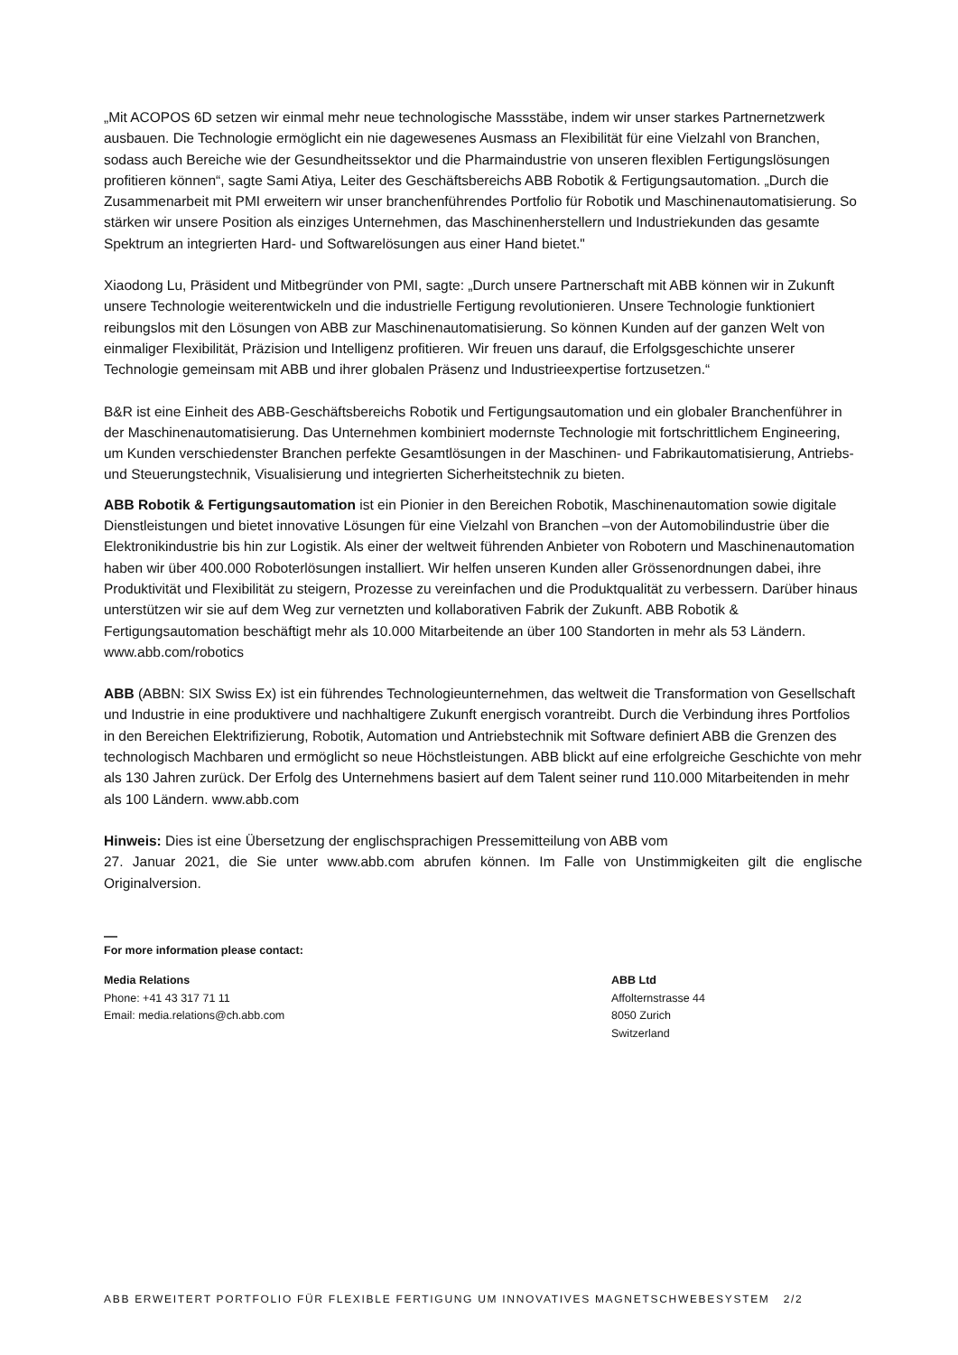„Mit ACOPOS 6D setzen wir einmal mehr neue technologische Massstäbe, indem wir unser starkes Partnernetzwerk ausbauen. Die Technologie ermöglicht ein nie dagewesenes Ausmass an Flexibilität für eine Vielzahl von Branchen, sodass auch Bereiche wie der Gesundheitssektor und die Pharmaindustrie von unseren flexiblen Fertigungslösungen profitieren können“, sagte Sami Atiya, Leiter des Geschäftsbereichs ABB Robotik & Fertigungsautomation. „Durch die Zusammenarbeit mit PMI erweitern wir unser branchenführendes Portfolio für Robotik und Maschinenautomatisierung. So stärken wir unsere Position als einziges Unternehmen, das Maschinenherstellern und Industriekunden das gesamte Spektrum an integrierten Hard- und Softwarelösungen aus einer Hand bietet."
Xiaodong Lu, Präsident und Mitbegründer von PMI, sagte: „Durch unsere Partnerschaft mit ABB können wir in Zukunft unsere Technologie weiterentwickeln und die industrielle Fertigung revolutionieren. Unsere Technologie funktioniert reibungslos mit den Lösungen von ABB zur Maschinenautomatisierung. So können Kunden auf der ganzen Welt von einmaliger Flexibilität, Präzision und Intelligenz profitieren. Wir freuen uns darauf, die Erfolgsgeschichte unserer Technologie gemeinsam mit ABB und ihrer globalen Präsenz und Industrieexpertise fortzusetzen.“
B&R ist eine Einheit des ABB-Geschäftsbereichs Robotik und Fertigungsautomation und ein globaler Branchenführer in der Maschinenautomatisierung. Das Unternehmen kombiniert modernste Technologie mit fortschrittlichem Engineering, um Kunden verschiedenster Branchen perfekte Gesamtlösungen in der Maschinen- und Fabrikautomatisierung, Antriebs- und Steuerungstechnik, Visualisierung und integrierten Sicherheitstechnik zu bieten.
ABB Robotik & Fertigungsautomation ist ein Pionier in den Bereichen Robotik, Maschinenautomation sowie digitale Dienstleistungen und bietet innovative Lösungen für eine Vielzahl von Branchen –von der Automobilindustrie über die Elektronikindustrie bis hin zur Logistik. Als einer der weltweit führenden Anbieter von Robotern und Maschinenautomation haben wir über 400.000 Roboterlösungen installiert. Wir helfen unseren Kunden aller Grössenordnungen dabei, ihre Produktivität und Flexibilität zu steigern, Prozesse zu vereinfachen und die Produktqualität zu verbessern. Darüber hinaus unterstützen wir sie auf dem Weg zur vernetzten und kollaborativen Fabrik der Zukunft. ABB Robotik & Fertigungsautomation beschäftigt mehr als 10.000 Mitarbeitende an über 100 Standorten in mehr als 53 Ländern. www.abb.com/robotics
ABB (ABBN: SIX Swiss Ex) ist ein führendes Technologieunternehmen, das weltweit die Transformation von Gesellschaft und Industrie in eine produktivere und nachhaltigere Zukunft energisch vorantreibt. Durch die Verbindung ihres Portfolios in den Bereichen Elektrifizierung, Robotik, Automation und Antriebstechnik mit Software definiert ABB die Grenzen des technologisch Machbaren und ermöglicht so neue Höchstleistungen. ABB blickt auf eine erfolgreiche Geschichte von mehr als 130 Jahren zurück. Der Erfolg des Unternehmens basiert auf dem Talent seiner rund 110.000 Mitarbeitenden in mehr als 100 Ländern. www.abb.com
Hinweis: Dies ist eine Übersetzung der englischsprachigen Pressemitteilung von ABB vom
27. Januar 2021, die Sie unter www.abb.com abrufen können. Im Falle von Unstimmigkeiten gilt die englische Originalversion.
—
For more information please contact:
Media Relations
Phone: +41 43 317 71 11
Email: media.relations@ch.abb.com
ABB Ltd
Affolternstrasse 44
8050 Zurich
Switzerland
ABB ERWEITERT PORTFOLIO FÜR FLEXIBLE FERTIGUNG UM INNOVATIVES MAGNETSCHWEBESYSTEM 2/2